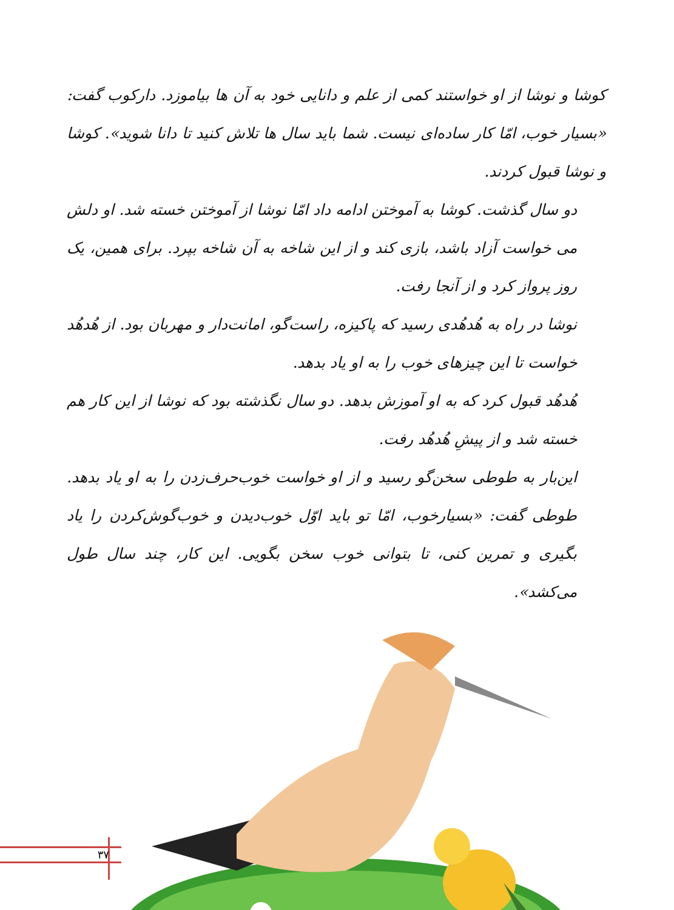کوشا و نوشا از او خواستند کمی از علم و دانایی خود به آن ها بیاموزد. دارکوب گفت: «بسیار خوب، امّا کار ساده‌ای نیست. شما باید سال ها تلاش کنید تا دانا شوید». کوشا و نوشا قبول کردند.
دو سال گذشت. کوشا به آموختن ادامه داد امّا نوشا از آموختن خسته شد. او دلش می خواست آزاد باشد، بازی کند و از این شاخه به آن شاخه بپرد. برای همین، یک روز پرواز کرد و از آنجا رفت.
نوشا در راه به هُدهُدی رسید که پاکیزه، راست‌گو، امانت‌دار و مهربان بود. از هُدهُد خواست تا این چیزهای خوب را به او یاد بدهد.
هُدهُد قبول کرد که به او آموزش بدهد. دو سال نگذشته بود که نوشا از این کار هم خسته شد و از پیشِ هُدهُد رفت.
این‌بار به طوطی سخن‌گو رسید و از او خواست خوب‌حرف‌زدن را به او یاد بدهد. طوطی گفت: «بسیارخوب، امّا تو باید اوّل خوب‌دیدن و خوب‌گوش‌کردن را یاد بگیری و تمرین کنی، تا بتوانی خوب سخن بگویی. این کار، چند سال طول می‌کشد».
۳۷